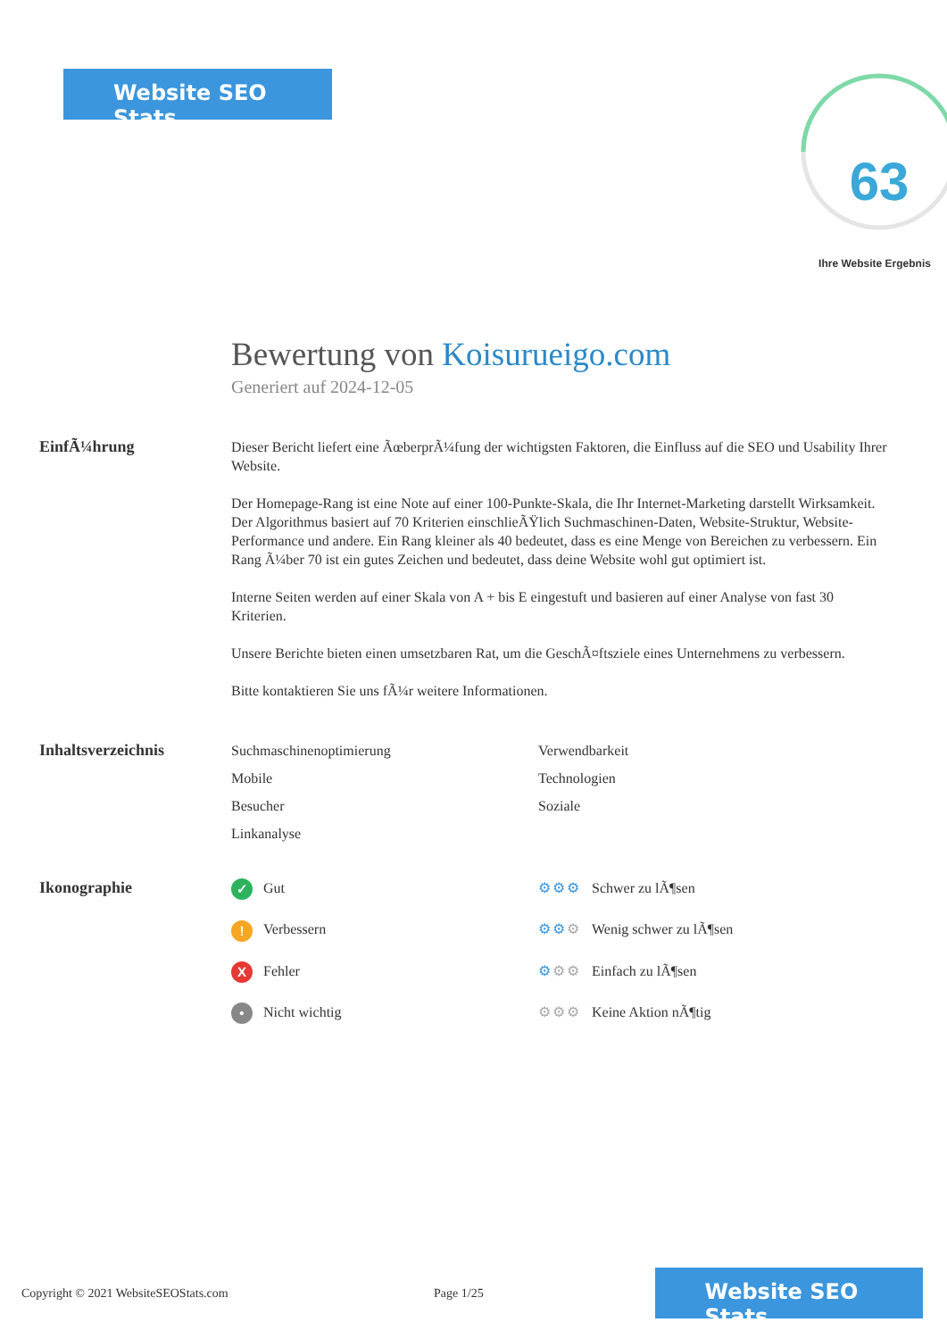Website SEO Stats
63
Ihre Website Ergebnis
Bewertung von Koisurueigo.com
Generiert auf 2024-12-05
EinfÃ¼hrung
Dieser Bericht liefert eine ÃœberprÃ¼fung der wichtigsten Faktoren, die Einfluss auf die SEO und Usability Ihrer Website.
Der Homepage-Rang ist eine Note auf einer 100-Punkte-Skala, die Ihr Internet-Marketing darstellt Wirksamkeit. Der Algorithmus basiert auf 70 Kriterien einschlieÃŸlich Suchmaschinen-Daten, Website-Struktur, Website-Performance und andere. Ein Rang kleiner als 40 bedeutet, dass es eine Menge von Bereichen zu verbessern. Ein Rang Ã¼ber 70 ist ein gutes Zeichen und bedeutet, dass deine Website wohl gut optimiert ist.
Interne Seiten werden auf einer Skala von A + bis E eingestuft und basieren auf einer Analyse von fast 30 Kriterien.
Unsere Berichte bieten einen umsetzbaren Rat, um die GeschÃ¤ftsziele eines Unternehmens zu verbessern.
Bitte kontaktieren Sie uns fÃ¼r weitere Informationen.
Inhaltsverzeichnis
Suchmaschinenoptimierung
Verwendbarkeit
Mobile
Technologien
Besucher
Soziale
Linkanalyse
Ikonographie
✓ Gut
⚙⚙⚙ Schwer zu lÃ¶sen
! Verbessern
⚙⚙⚙ Wenig schwer zu lÃ¶sen
X Fehler
⚙⚙⚙ Einfach zu lÃ¶sen
• Nicht wichtig
⚙⚙⚙ Keine Aktion nÃ¶tig
Copyright © 2021 WebsiteSEOStats.com Page 1/25
Website SEO Stats